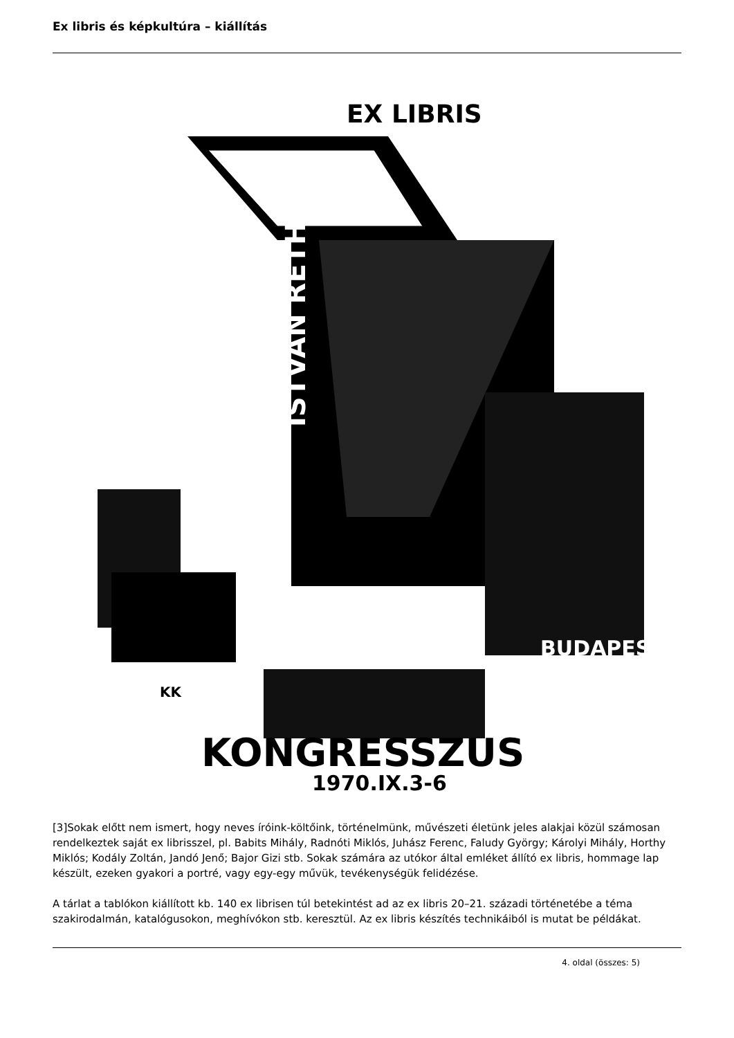Ex libris és képkultúra – kiállítás
EX LIBRIS
ISTVAN RETHY
BUDAPEST
KK
KONGRESSZUS
1970.IX.3-6
[3]Sokak előtt nem ismert, hogy neves íróink-költőink, történelmünk, művészeti életünk jeles alakjai közül számosan rendelkeztek saját ex librisszel, pl. Babits Mihály, Radnóti Miklós, Juhász Ferenc, Faludy György; Károlyi Mihály, Horthy Miklós; Kodály Zoltán, Jandó Jenő; Bajor Gizi stb. Sokak számára az utókor által emléket állító ex libris, hommage lap készült, ezeken gyakori a portré, vagy egy-egy művük, tevékenységük felidézése.
A tárlat a tablókon kiállított kb. 140 ex librisen túl betekintést ad az ex libris 20–21. századi történetébe a téma szakirodalmán, katalógusokon, meghívókon stb. keresztül. Az ex libris készítés technikáiból is mutat be példákat.
4. oldal (összes: 5)